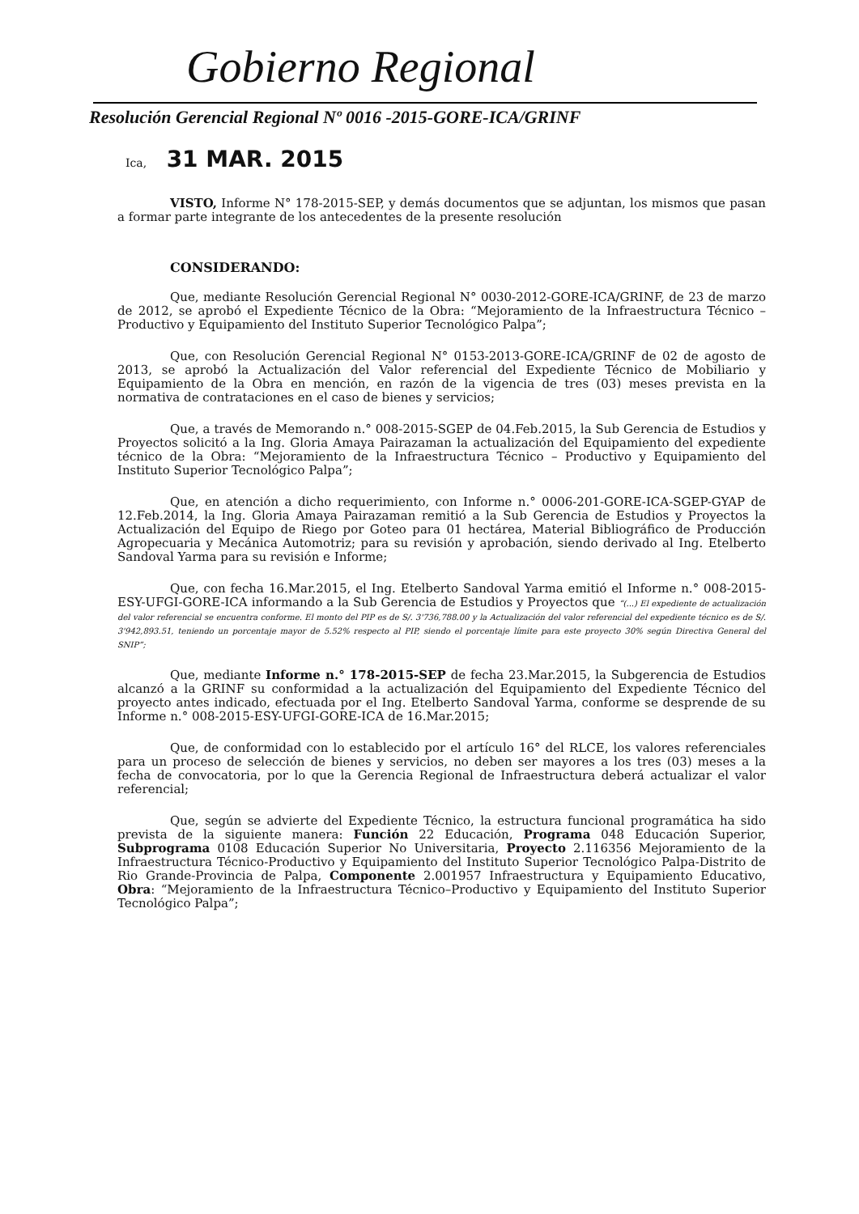Gobierno Regional
Resolución Gerencial Regional Nº 0016 -2015-GORE-ICA/GRINF
Ica, 31 MAR. 2015
VISTO, Informe N° 178-2015-SEP, y demás documentos que se adjuntan, los mismos que pasan a formar parte integrante de los antecedentes de la presente resolución
CONSIDERANDO:
Que, mediante Resolución Gerencial Regional N° 0030-2012-GORE-ICA/GRINF, de 23 de marzo de 2012, se aprobó el Expediente Técnico de la Obra: “Mejoramiento de la Infraestructura Técnico – Productivo y Equipamiento del Instituto Superior Tecnológico Palpa”;
Que, con Resolución Gerencial Regional N° 0153-2013-GORE-ICA/GRINF de 02 de agosto de 2013, se aprobó la Actualización del Valor referencial del Expediente Técnico de Mobiliario y Equipamiento de la Obra en mención, en razón de la vigencia de tres (03) meses prevista en la normativa de contrataciones en el caso de bienes y servicios;
Que, a través de Memorando n.° 008-2015-SGEP de 04.Feb.2015, la Sub Gerencia de Estudios y Proyectos solicitó a la Ing. Gloria Amaya Pairazaman la actualización del Equipamiento del expediente técnico de la Obra: “Mejoramiento de la Infraestructura Técnico – Productivo y Equipamiento del Instituto Superior Tecnológico Palpa”;
Que, en atención a dicho requerimiento, con Informe n.° 0006-201-GORE-ICA-SGEP-GYAP de 12.Feb.2014, la Ing. Gloria Amaya Pairazaman remitió a la Sub Gerencia de Estudios y Proyectos la Actualización del Equipo de Riego por Goteo para 01 hectárea, Material Bibliográfico de Producción Agropecuaria y Mecánica Automotriz; para su revisión y aprobación, siendo derivado al Ing. Etelberto Sandoval Yarma para su revisión e Informe;
Que, con fecha 16.Mar.2015, el Ing. Etelberto Sandoval Yarma emitió el Informe n.° 008-2015-ESY-UFGI-GORE-ICA informando a la Sub Gerencia de Estudios y Proyectos que “(...) El expediente de actualización del valor referencial se encuentra conforme. El monto del PIP es de S/. 3'736,788.00 y la Actualización del valor referencial del expediente técnico es de S/. 3'942,893.51, teniendo un porcentaje mayor de 5.52% respecto al PIP, siendo el porcentaje límite para este proyecto 30% según Directiva General del SNIP”;
Que, mediante Informe n.° 178-2015-SEP de fecha 23.Mar.2015, la Subgerencia de Estudios alcanzó a la GRINF su conformidad a la actualización del Equipamiento del Expediente Técnico del proyecto antes indicado, efectuada por el Ing. Etelberto Sandoval Yarma, conforme se desprende de su Informe n.° 008-2015-ESY-UFGI-GORE-ICA de 16.Mar.2015;
Que, de conformidad con lo establecido por el artículo 16° del RLCE, los valores referenciales para un proceso de selección de bienes y servicios, no deben ser mayores a los tres (03) meses a la fecha de convocatoria, por lo que la Gerencia Regional de Infraestructura deberá actualizar el valor referencial;
Que, según se advierte del Expediente Técnico, la estructura funcional programática ha sido prevista de la siguiente manera: Función 22 Educación, Programa 048 Educación Superior, Subprograma 0108 Educación Superior No Universitaria, Proyecto 2.116356 Mejoramiento de la Infraestructura Técnico-Productivo y Equipamiento del Instituto Superior Tecnológico Palpa-Distrito de Rio Grande-Provincia de Palpa, Componente 2.001957 Infraestructura y Equipamiento Educativo, Obra: “Mejoramiento de la Infraestructura Técnico–Productivo y Equipamiento del Instituto Superior Tecnológico Palpa”;